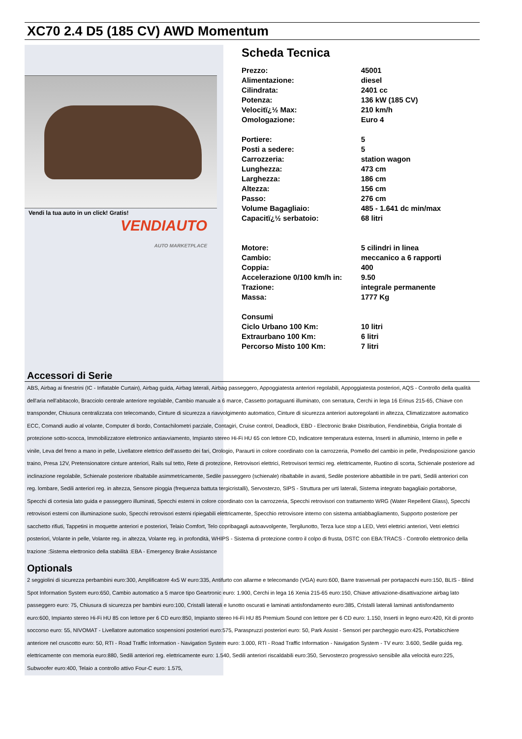XC70 2.4 D5 (185 CV) AWD Momentum
Vendi la tua auto in un click! Gratis!
VENDIAUTO
AUTO MARKETPLACE
Scheda Tecnica
| Prezzo: | 45001 |
| Alimentazione: | diesel |
| Cilindrata: | 2401 cc |
| Potenza: | 136 kW (185 CV) |
| Velocitï¿½ Max: | 210 km/h |
| Omologazione: | Euro 4 |
| Portiere: | 5 |
| Posti a sedere: | 5 |
| Carrozzeria: | station wagon |
| Lunghezza: | 473 cm |
| Larghezza: | 186 cm |
| Altezza: | 156 cm |
| Passo: | 276 cm |
| Volume Bagagliaio: | 485 - 1.641 dc min/max |
| Capacitï¿½ serbatoio: | 68 litri |
| Motore: | 5 cilindri in linea |
| Cambio: | meccanico a 6 rapporti |
| Coppia: | 400 |
| Accelerazione 0/100 km/h in: | 9.50 |
| Trazione: | integrale permanente |
| Massa: | 1777 Kg |
| Consumi | |
| Ciclo Urbano 100 Km: | 10 litri |
| Extraurbano 100 Km: | 6 litri |
| Percorso Misto 100 Km: | 7 litri |
Accessori di Serie
ABS, Airbag ai finestrini (IC - Inflatable Curtain), Airbag guida, Airbag laterali, Airbag passeggero, Appoggiatesta anteriori regolabili, Appoggiatesta posteriori, AQS - Controllo della qualità dell'aria nell'abitacolo, Bracciolo centrale anteriore regolabile, Cambio manuale a 6 marce, Cassetto portaguanti illuminato, con serratura, Cerchi in lega 16 Erinus 215-65, Chiave con transponder, Chiusura centralizzata con telecomando, Cinture di sicurezza a riavvolgimento automatico, Cinture di sicurezza anteriori autoregolanti in altezza, Climatizzatore automatico ECC, Comandi audio al volante, Computer di bordo, Contachilometri parziale, Contagiri, Cruise control, Deadlock, EBD - Electronic Brake Distribution, Fendinebbia, Griglia frontale di protezione sotto-scocca, Immobilizzatore elettronico antiavviamento, Impianto stereo Hi-Fi HU 65 con lettore CD, Indicatore temperatura esterna, Inserti in alluminio, Interno in pelle e vinile, Leva del freno a mano in pelle, Livellatore elettrico dell'assetto dei fari, Orologio, Paraurti in colore coordinato con la carrozzeria, Pomello del cambio in pelle, Predisposizione gancio traino, Presa 12V, Pretensionatore cinture anteriori, Rails sul tetto, Rete di protezione, Retrovisori elettrici, Retrovisori termici reg. elettricamente, Ruotino di scorta, Schienale posteriore ad inclinazione regolabile, Schienale posteriore ribaltabile asimmetricamente, Sedile passeggero (schienale) ribaltabile in avanti, Sedile posteriore abbattibile in tre parti, Sedili anteriori con reg. lombare, Sedili anteriori reg. in altezza, Sensore pioggia (frequenza battuta tergicristalli), Servosterzo, SIPS - Struttura per urti laterali, Sistema integrato bagagliaio portaborse, Specchi di cortesia lato guida e passeggero illuminati, Specchi esterni in colore coordinato con la carrozzeria, Specchi retrovisori con trattamento WRG (Water Repellent Glass), Specchi retrovisori esterni con illuminazione suolo, Specchi retrovisori esterni ripiegabili elettricamente, Specchio retrovisore interno con sistema antiabbagliamento, Supporto posteriore per sacchetto rifiuti, Tappetini in moquette anteriori e posteriori, Telaio Comfort, Telo copribagagli autoavvolgente, Tergilunotto, Terza luce stop a LED, Vetri elettrici anteriori, Vetri elettrici posteriori, Volante in pelle, Volante reg. in altezza, Volante reg. in profondità, WHIPS - Sistema di protezione contro il colpo di frusta, DSTC con EBA:TRACS - Controllo elettronico della trazione :Sistema elettronico della stabilità :EBA - Emergency Brake Assistance
Optionals
2 seggiolini di sicurezza perbambini euro:300, Amplificatore 4x5 W euro:335, Antifurto con allarme e telecomando (VGA) euro:600, Barre trasversali per portapacchi euro:150, BLIS - Blind Spot Information System euro:650, Cambio automatico a 5 marce tipo Geartronic euro: 1.900, Cerchi in lega 16 Xenia 215-65 euro:150, Chiave attivazione-disattivazione airbag lato passeggero euro: 75, Chiusura di sicurezza per bambini euro:100, Cristalli laterali e lunotto oscurati e laminati antisfondamento euro:385, Cristalli laterali laminati antisfondamento euro:600, Impianto stereo Hi-Fi HU 85 con lettore per 6 CD euro:850, Impianto stereo Hi-Fi HU 85 Premium Sound con lettore per 6 CD euro: 1.150, Inserti in legno euro:420, Kit di pronto soccorso euro: 55, NIVOMAT - Livellatore automatico sospensioni posteriori euro:575, Paraspruzzi posteriori euro: 50, Park Assist - Sensori per parcheggio euro:425, Portabicchiere anteriore nel cruscotto euro: 50, RTI - Road Traffic Information - Navigation System euro: 3.000, RTI - Road Traffic Information - Navigation System - TV euro: 3.600, Sedile guida reg. elettricamente con memoria euro:880, Sedili anteriori reg. elettricamente euro: 1.540, Sedili anteriori riscaldabili euro:350, Servosterzo progressivo sensibile alla velocità euro:225, Subwoofer euro:400, Telaio a controllo attivo Four-C euro: 1.575,